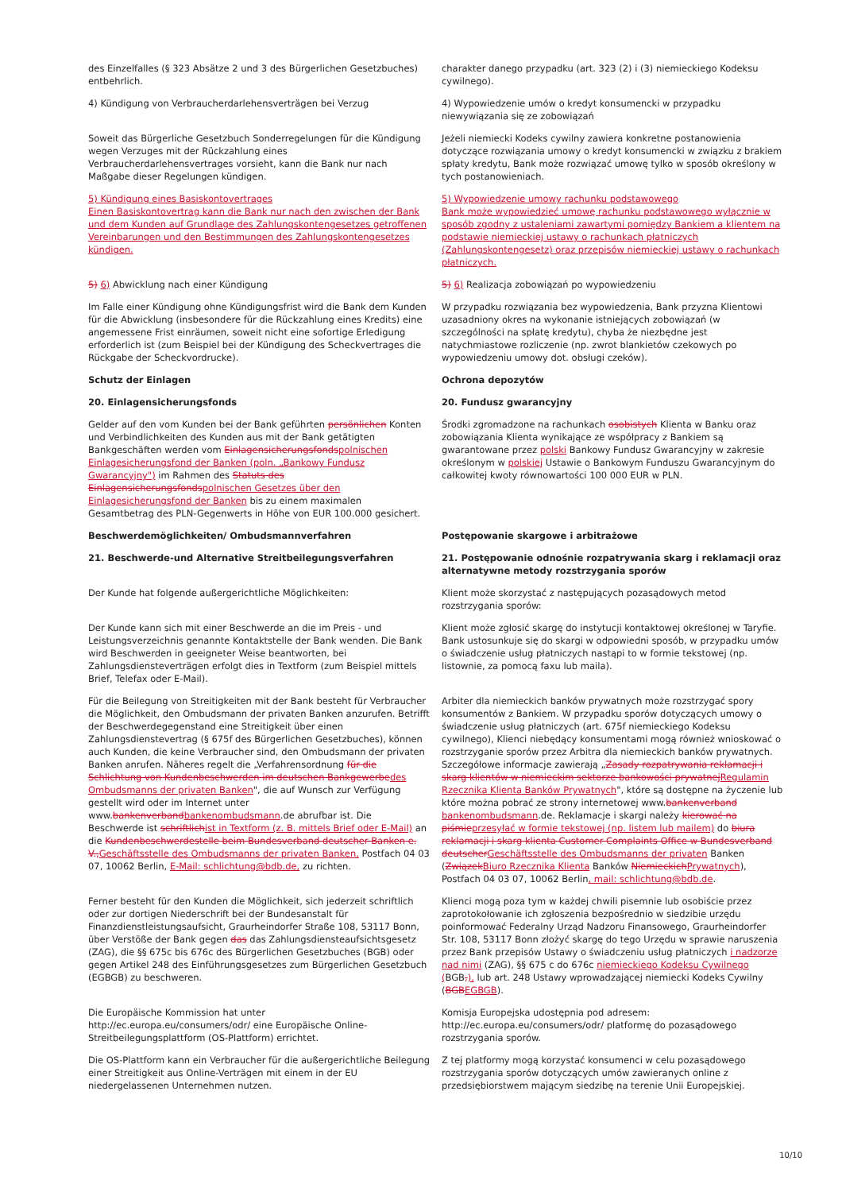| des Einzelfalles (§ 323 Absätze 2 und 3 des Bürgerlichen Gesetzbuches) entbehrlich. | charakter danego przypadku (art. 323 (2) i (3) niemieckiego Kodeksu cywilnego). |
| 4) Kündigung von Verbraucherdarlehensverträgen bei Verzug | 4) Wypowiedzenie umów o kredyt konsumencki w przypadku niewywiązania się ze zobowiązań |
| Soweit das Bürgerliche Gesetzbuch Sonderregelungen für die Kündigung wegen Verzuges mit der Rückzahlung eines Verbraucherdarlehensvertrages vorsieht, kann die Bank nur nach Maßgabe dieser Regelungen kündigen. | Jeżeli niemiecki Kodeks cywilny zawiera konkretne postanowienia dotyczące rozwiązania umowy o kredyt konsumencki w związku z brakiem spłaty kredytu, Bank może rozwiązać umowę tylko w sposób określony w tych postanowieniach. |
| 5) Kündigung eines Basiskontovertrages Einen Basiskontovertrag kann die Bank nur nach den zwischen der Bank und dem Kunden auf Grundlage des Zahlungskontengesetzes getroffenen Vereinbarungen und den Bestimmungen des Zahlungskontengesetzes kündigen. | 5) Wypowiedzenie umowy rachunku podstawowego Bank może wypowiedzieć umowę rachunku podstawowego wyłącznie w sposób zgodny z ustaleniami zawartymi pomiędzy Bankiem a klientem na podstawie niemieckiej ustawy o rachunkach płatniczych (Zahlungskontengesetz) oraz przepisów niemieckiej ustawy o rachunkach płatniczych. |
| 5) 6) Abwicklung nach einer Kündigung | 5) 6) Realizacja zobowiązań po wypowiedzeniu |
| Im Falle einer Kündigung ohne Kündigungsfrist wird die Bank dem Kunden für die Abwicklung (insbesondere für die Rückzahlung eines Kredits) eine angemessene Frist einräumen, soweit nicht eine sofortige Erledigung erforderlich ist (zum Beispiel bei der Kündigung des Scheckvertrages die Rückgabe der Scheckvordrucke). | W przypadku rozwiązania bez wypowiedzenia, Bank przyzna Klientowi uzasadniony okres na wykonanie istniejących zobowiązań (w szczególności na spłatę kredytu), chyba że niezbędne jest natychmiastowe rozliczenie (np. zwrot blankietów czekowych po wypowiedzeniu umowy dot. obsługi czeków). |
| Schutz der Einlagen | Ochrona depozytów |
| 20. Einlagensicherungsfonds | 20. Fundusz gwarancyjny |
| Gelder auf den vom Kunden bei der Bank geführten persönlichen Konten und Verbindlichkeiten des Kunden aus mit der Bank getätigten Bankgeschäften werden vom Einlagensicherungsfonds polnischen Einlagesicherungsfond der Banken (poln. „Bankowy Fundusz Gwarancyjny") im Rahmen des Statuts des Einlagensicherungsfonds polnischen Gesetzes über den Einlagesicherungsfond der Banken bis zu einem maximalen Gesamtbetrag des PLN-Gegenwerts in Höhe von EUR 100.000 gesichert. | Środki zgromadzone na rachunkach osobistych Klienta w Banku oraz zobowiązania Klienta wynikające ze współpracy z Bankiem są gwarantowane przez polski Bankowy Fundusz Gwarancyjny w zakresie określonym w polskiej Ustawie o Bankowym Funduszu Gwarancyjnym do całkowitej kwoty równowartości 100 000 EUR w PLN. |
| Beschwerdemöglichkeiten/ Ombudsmannverfahren | Postępowanie skargowe i arbitrażowe |
| 21. Beschwerde-und Alternative Streitbeilegungsverfahren | 21. Postępowanie odnośnie rozpatrywania skarg i reklamacji oraz alternatywne metody rozstrzygania sporów |
| Der Kunde hat folgende außergerichtliche Möglichkeiten: | Klient może skorzystać z następujących pozasądowych metod rozstrzygania sporów: |
| Der Kunde kann sich mit einer Beschwerde an die im Preis - und Leistungsverzeichnis genannte Kontaktstelle der Bank wenden. Die Bank wird Beschwerden in geeigneter Weise beantworten, bei Zahlungsdiensteverträgen erfolgt dies in Textform (zum Beispiel mittels Brief, Telefax oder E-Mail). | Klient może zgłosić skargę do instytucji kontaktowej określonej w Taryfie. Bank ustosunkuje się do skargi w odpowiedni sposób, w przypadku umów o świadczenie usług płatniczych nastąpi to w formie tekstowej (np. listownie, za pomocą faxu lub maila). |
| Für die Beilegung von Streitigkeiten mit der Bank besteht für Verbraucher die Möglichkeit, den Ombudsmann der privaten Banken anzurufen. Betrifft der Beschwerdegegenstand eine Streitigkeit über einen Zahlungsdienstevertrag (§ 675f des Bürgerlichen Gesetzbuches), können auch Kunden, die keine Verbraucher sind, den Ombudsmann der privaten Banken anrufen. Näheres regelt die „Verfahrensordnung für die Schlichtung von Kundenbeschwerden im deutschen Bankgewerbe des Ombudsmanns der privaten Banken ", die auf Wunsch zur Verfügung gestellt wird oder im Internet unter www. bankenverband bankenombudsmann .de abrufbar ist. Die Beschwerde ist schriftlich ist in Textform (z. B. mittels Brief oder E-Mail) an die Kundenbeschwerdestelle beim Bundesverband deutscher Banken e. V., Geschäftsstelle des Ombudsmanns der privaten Banken, Postfach 04 03 07, 10062 Berlin, E-Mail: schlichtung@bdb.de, zu richten. | Arbiter dla niemieckich banków prywatnych może rozstrzygać spory konsumentów z Bankiem. W przypadku sporów dotyczących umowy o świadczenie usług płatniczych (art. 675f niemieckiego Kodeksu cywilnego), Klienci niebędący konsumentami mogą również wnioskować o rozstrzyganie sporów przez Arbitra dla niemieckich banków prywatnych. Szczegółowe informacje zawierają „ Zasady rozpatrywania reklamacji i skarg klientów w niemieckim sektorze bankowości prywatnej Regulamin Rzecznika Klienta Banków Prywatnych ", które są dostępne na życzenie lub które można pobrać ze strony internetowej www. bankenverband bankenombudsmann .de. Reklamacje i skargi należy kierować na piśmie przesyłać w formie tekstowej (np. listem lub mailem) do biura reklamacji i skarg klienta Customer Complaints Office w Bundesverband deutscher Geschäftsstelle des Ombudsmanns der privaten Banken ( Związek Biuro Rzecznika Klienta Banków Niemieckich Prywatnych ), Postfach 04 03 07, 10062 Berlin , mail: schlichtung@bdb.de . |
| Ferner besteht für den Kunden die Möglichkeit, sich jederzeit schriftlich oder zur dortigen Niederschrift bei der Bundesanstalt für Finanzdienstleistungsaufsicht, Graurheindorfer Straße 108, 53117 Bonn, über Verstöße der Bank gegen das das Zahlungsdiensteaufsichtsgesetz (ZAG), die §§ 675c bis 676c des Bürgerlichen Gesetzbuches (BGB) oder gegen Artikel 248 des Einführungsgesetzes zum Bürgerlichen Gesetzbuch (EGBGB) zu beschweren. | Klienci mogą poza tym w każdej chwili pisemnie lub osobiście przez zaprotokołowanie ich zgłoszenia bezpośrednio w siedzibie urzędu poinformować Federalny Urząd Nadzoru Finansowego, Graurheindorfer Str. 108, 53117 Bonn złożyć skargę do tego Urzędu w sprawie naruszenia przez Bank przepisów Ustawy o świadczeniu usług płatniczych i nadzorze nad nimi (ZAG), §§ 675 c do 676c niemieckiego Kodeksu Cywilnego ( BGB , ), lub art. 248 Ustawy wprowadzającej niemiecki Kodeks Cywilny ( BGB EGBGB ). |
| Die Europäische Kommission hat unter http://ec.europa.eu/consumers/odr/ eine Europäische Online-Streitbeilegungsplattform (OS-Plattform) errichtet. | Komisja Europejska udostępnia pod adresem: http://ec.europa.eu/consumers/odr/ platformę do pozasądowego rozstrzygania sporów. |
| Die OS-Plattform kann ein Verbraucher für die außergerichtliche Beilegung einer Streitigkeit aus Online-Verträgen mit einem in der EU niedergelassenen Unternehmen nutzen. | Z tej platformy mogą korzystać konsumenci w celu pozasądowego rozstrzygania sporów dotyczących umów zawieranych online z przedsiębiorstwem mającym siedzibę na terenie Unii Europejskiej. |
10/10